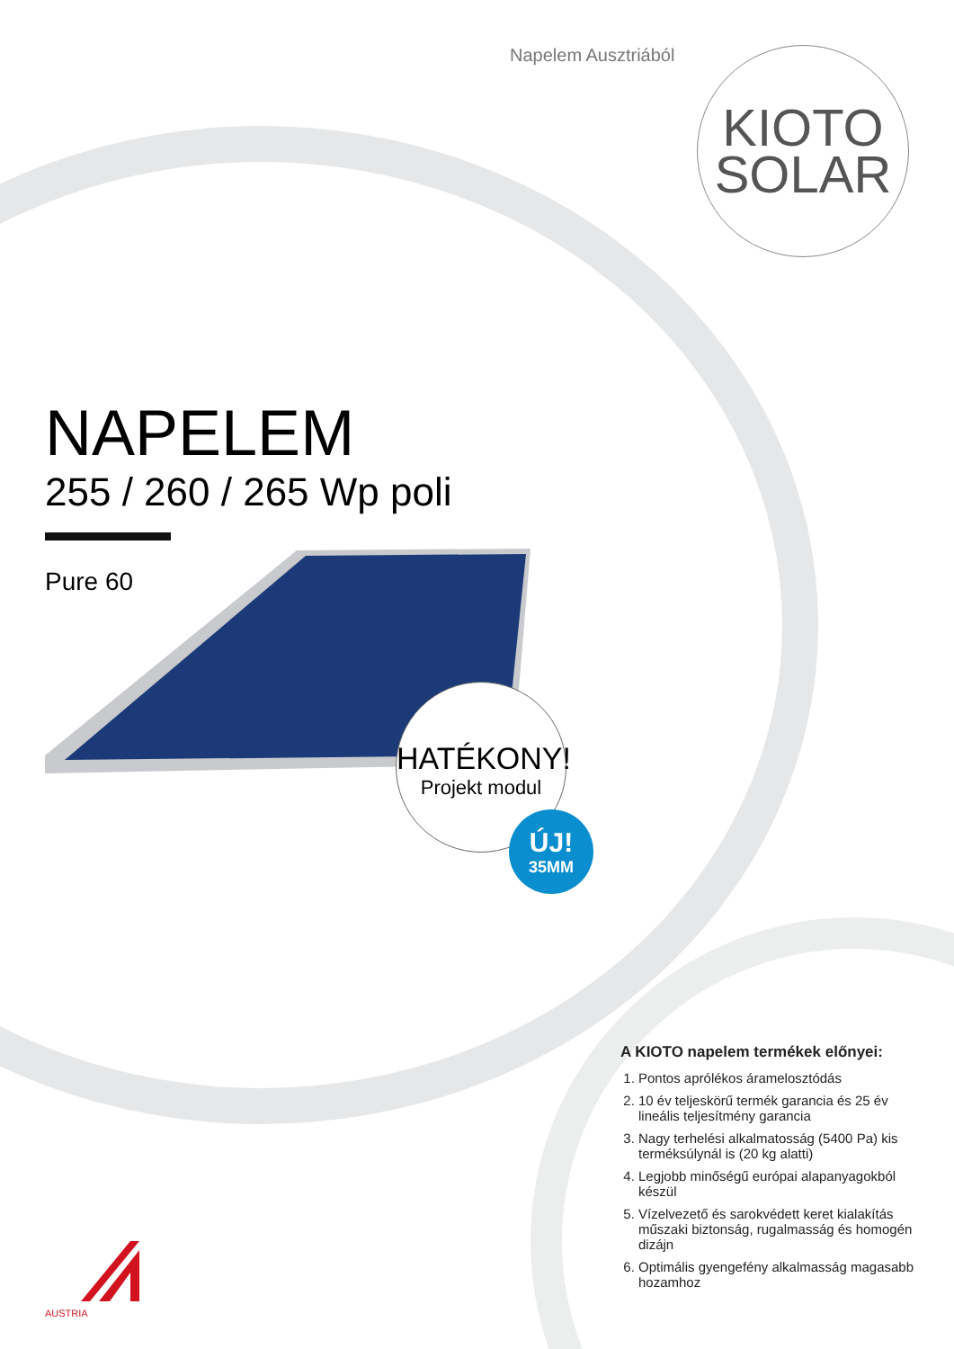Napelem Ausztriából
KIOTO
SOLAR
NAPELEM
255 / 260 / 265 Wp poli
Pure 60
HATÉKONY!
Projekt modul
ÚJ!
35MM
A KIOTO napelem termékek előnyei:
1. Pontos aprólékos árameloszt­ódás
2. 10 év teljeskörű termék garancia és 25 év lineális teljesítmény garancia
3. Nagy terhelési alkalmatosság (5400 Pa) kis terméksúlynál is (20 kg alatti)
4. Legjobb minőségű európai alapanyagokból készül
5. Vízelvezető és sarokvédett keret kialakítás műszaki biztonság, rugalmasság és homogén dizájn
6. Optimális gyengefény alkalmasság magasabb hozamhoz
AUSTRIA